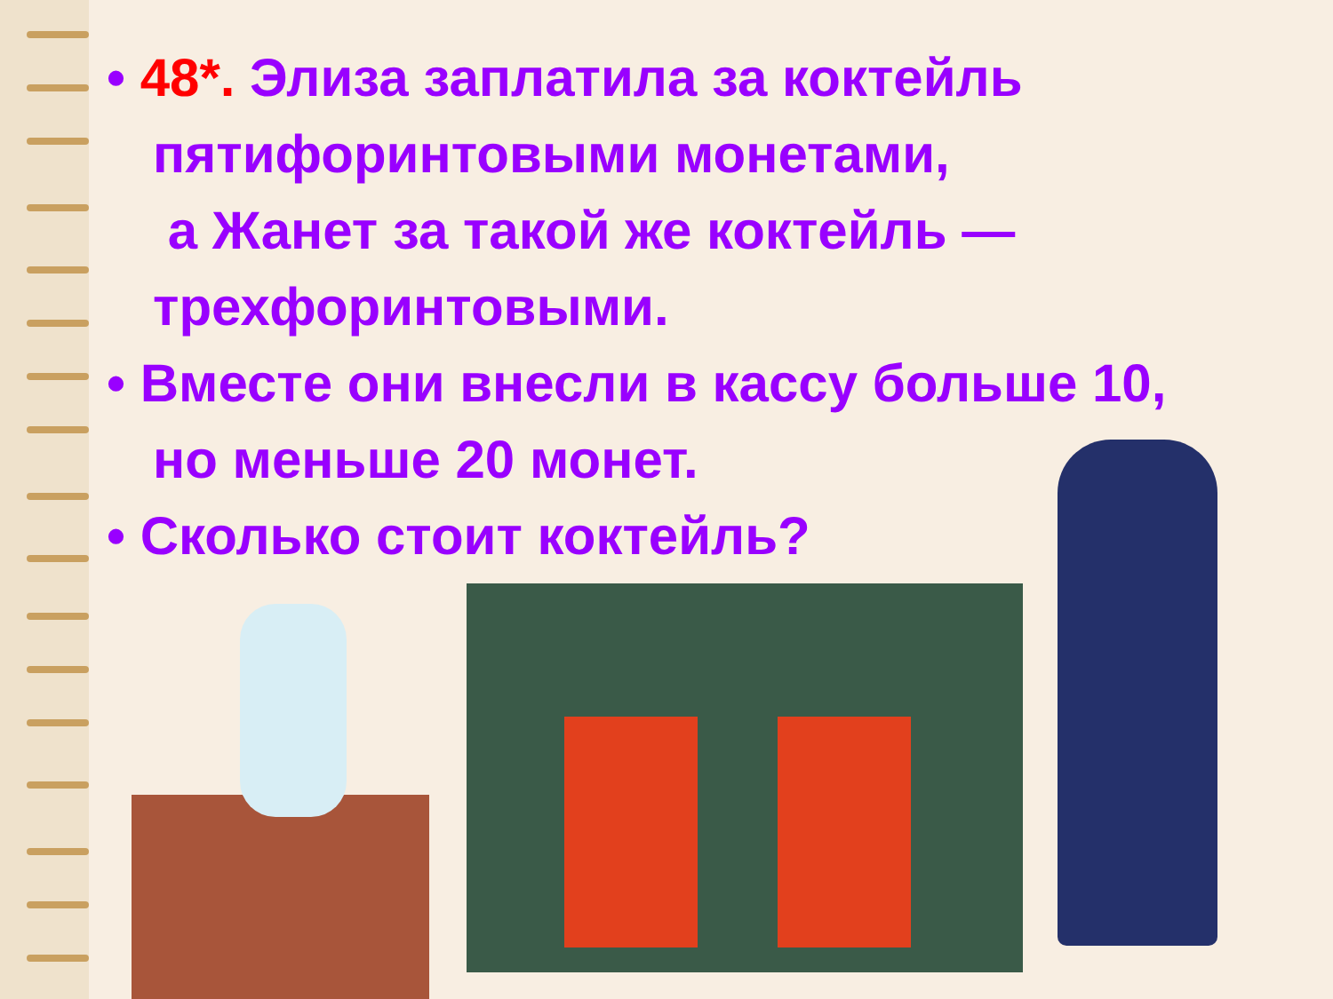• 48*. Элиза заплатила за коктейль пятифоринтовыми монетами,
а Жанет за такой же коктейль — трехфоринтовыми.
• Вместе они внесли в кассу больше 10, но меньше 20 монет.
• Сколько стоит коктейль?